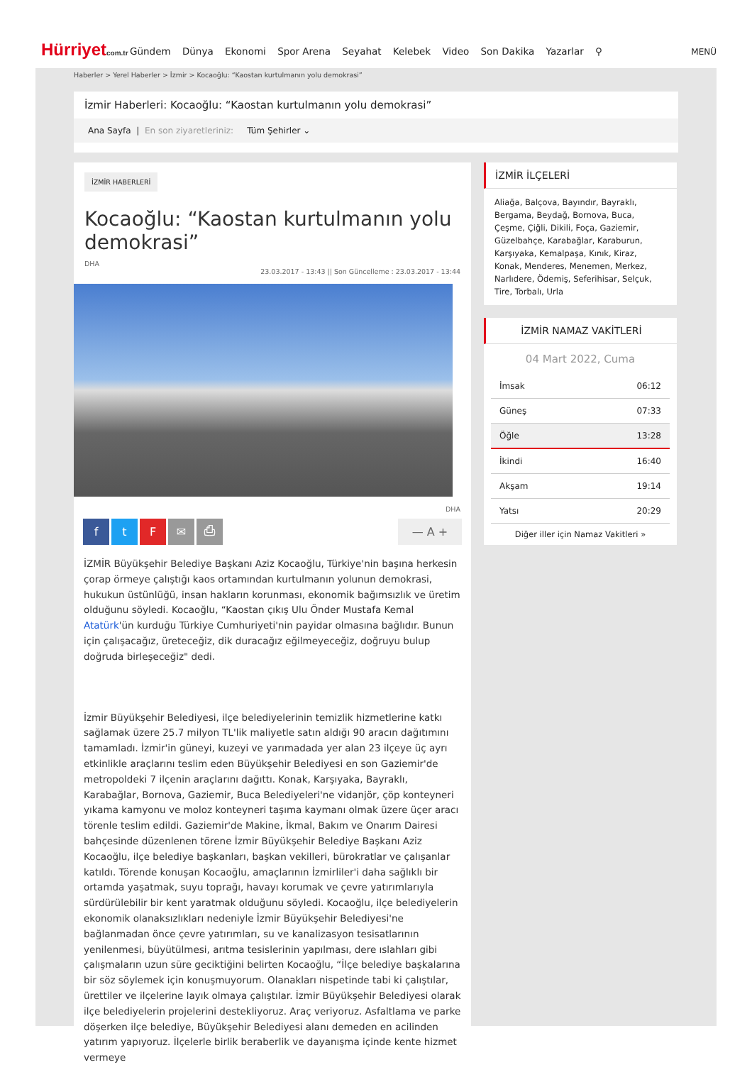Hürriyetcom.tr
Gündem Dünya Ekonomi Spor Arena Seyahat Kelebek Video Son Dakika Yazarlar ⚲
MENÜ
Haberler > Yerel Haberler > İzmir > Kocaoğlu: “Kaostan kurtulmanın yolu demokrasi”
İzmir Haberleri: Kocaoğlu: “Kaostan kurtulmanın yolu demokrasi”
Ana Sayfa | En son ziyaretleriniz: Tüm Şehirler ⌄
İZMİR HABERLERİ
Kocaoğlu: “Kaostan kurtulmanın yolu demokrasi”
DHA
23.03.2017 - 13:43 || Son Güncelleme : 23.03.2017 - 13:44
DHA
f t F ✉ ⎙ — A +
İZMİR Büyükşehir Belediye Başkanı Aziz Kocaoğlu, Türkiye'nin başına herkesin çorap örmeye çalıştığı kaos ortamından kurtulmanın yolunun demokrasi, hukukun üstünlüğü, insan hakların korunması, ekonomik bağımsızlık ve üretim olduğunu söyledi. Kocaoğlu, “Kaostan çıkış Ulu Önder Mustafa Kemal Atatürk'ün kurduğu Türkiye Cumhuriyeti'nin payidar olmasına bağlıdır. Bunun için çalışacağız, üreteceğiz, dik duracağız eğilmeyeceğiz, doğruyu bulup doğruda birleşeceğiz" dedi.
İzmir Büyükşehir Belediyesi, ilçe belediyelerinin temizlik hizmetlerine katkı sağlamak üzere 25.7 milyon TL'lik maliyetle satın aldığı 90 aracın dağıtımını tamamladı. İzmir'in güneyi, kuzeyi ve yarımadada yer alan 23 ilçeye üç ayrı etkinlikle araçlarını teslim eden Büyükşehir Belediyesi en son Gaziemir'de metropoldeki 7 ilçenin araçlarını dağıttı. Konak, Karşıyaka, Bayraklı, Karabağlar, Bornova, Gaziemir, Buca Belediyeleri'ne vidanjör, çöp konteyneri yıkama kamyonu ve moloz konteyneri taşıma kaymanı olmak üzere üçer aracı törenle teslim edildi. Gaziemir'de Makine, İkmal, Bakım ve Onarım Dairesi bahçesinde düzenlenen törene İzmir Büyükşehir Belediye Başkanı Aziz Kocaoğlu, ilçe belediye başkanları, başkan vekilleri, bürokratlar ve çalışanlar katıldı. Törende konuşan Kocaoğlu, amaçlarının İzmirliler'i daha sağlıklı bir ortamda yaşatmak, suyu toprağı, havayı korumak ve çevre yatırımlarıyla sürdürülebilir bir kent yaratmak olduğunu söyledi. Kocaoğlu, ilçe belediyelerin ekonomik olanaksızlıkları nedeniyle İzmir Büyükşehir Belediyesi'ne bağlanmadan önce çevre yatırımları, su ve kanalizasyon tesisatlarının yenilenmesi, büyütülmesi, arıtma tesislerinin yapılması, dere ıslahları gibi çalışmaların uzun süre geciktiğini belirten Kocaoğlu, “İlçe belediye başkalarına bir söz söylemek için konuşmuyorum. Olanakları nispetinde tabi ki çalıştılar, ürettiler ve ilçelerine layık olmaya çalıştılar. İzmir Büyükşehir Belediyesi olarak ilçe belediyelerin projelerini destekliyoruz. Araç veriyoruz. Asfaltlama ve parke döşerken ilçe belediye, Büyükşehir Belediyesi alanı demeden en acilinden yatırım yapıyoruz. İlçelerle birlik beraberlik ve dayanışma içinde kente hizmet vermeye
İZMİR İLÇELERİ
Aliağa, Balçova, Bayındır, Bayraklı, Bergama, Beydağ, Bornova, Buca, Çeşme, Çiğli, Dikili, Foça, Gaziemir, Güzelbahçe, Karabağlar, Karaburun, Karşıyaka, Kemalpaşa, Kınık, Kiraz, Konak, Menderes, Menemen, Merkez, Narlıdere, Ödemiş, Seferihisar, Selçuk, Tire, Torbalı, Urla
İZMİR NAMAZ VAKİTLERİ
04 Mart 2022, Cuma
| İmsak | 06:12 |
| Güneş | 07:33 |
| Öğle | 13:28 |
| İkindi | 16:40 |
| Akşam | 19:14 |
| Yatsı | 20:29 |
Diğer iller için Namaz Vakitleri »